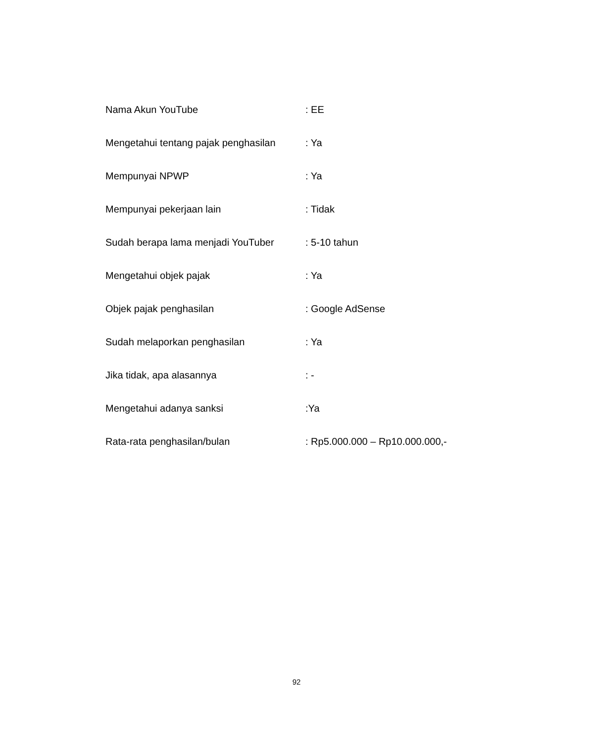| Nama Akun YouTube | : EE |
| Mengetahui tentang pajak penghasilan | : Ya |
| Mempunyai NPWP | : Ya |
| Mempunyai pekerjaan lain | : Tidak |
| Sudah berapa lama menjadi YouTuber | : 5-10 tahun |
| Mengetahui objek pajak | : Ya |
| Objek pajak penghasilan | : Google AdSense |
| Sudah melaporkan penghasilan | : Ya |
| Jika tidak, apa alasannya | : - |
| Mengetahui adanya sanksi | :Ya |
| Rata-rata penghasilan/bulan | : Rp5.000.000 – Rp10.000.000,- |
92